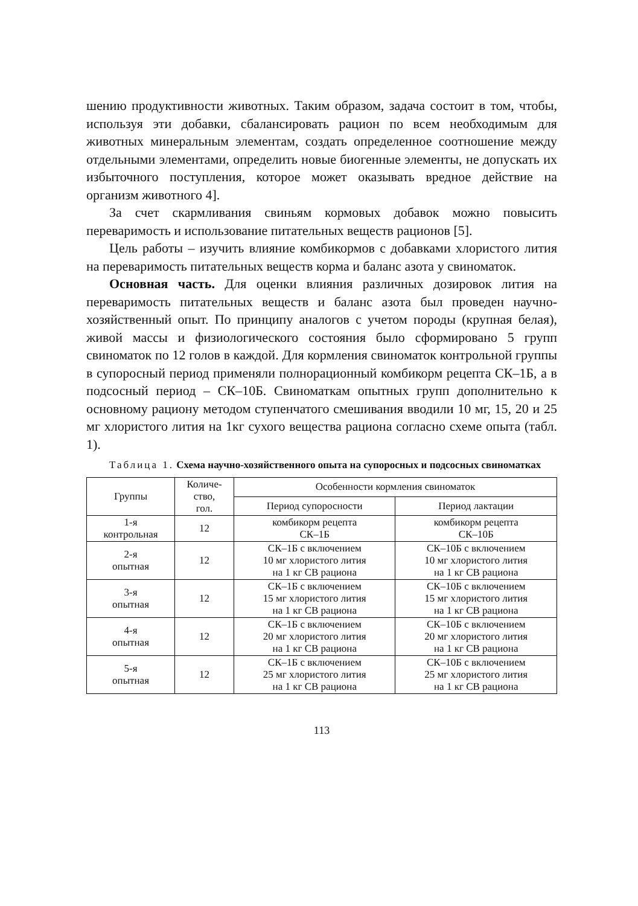шению продуктивности животных. Таким образом, задача состоит в том, чтобы, используя эти добавки, сбалансировать рацион по всем необходимым для животных минеральным элементам, создать определенное соотношение между отдельными элементами, определить новые биогенные элементы, не допускать их избыточного поступления, которое может оказывать вредное действие на организм животного 4].
За счет скармливания свиньям кормовых добавок можно повысить переваримость и использование питательных веществ рационов [5].
Цель работы – изучить влияние комбикормов с добавками хлористого лития на переваримость питательных веществ корма и баланс азота у свиноматок.
Основная часть. Для оценки влияния различных дозировок лития на переваримость питательных веществ и баланс азота был проведен научно-хозяйственный опыт. По принципу аналогов с учетом породы (крупная белая), живой массы и физиологического состояния было сформировано 5 групп свиноматок по 12 голов в каждой. Для кормления свиноматок контрольной группы в супоросный период применяли полнорационный комбикорм рецепта СК–1Б, а в подсосный период – СК–10Б. Свиноматкам опытных групп дополнительно к основному рациону методом ступенчатого смешивания вводили 10 мг, 15, 20 и 25 мг хлористого лития на 1кг сухого вещества рациона согласно схеме опыта (табл. 1).
Таблица 1. Схема научно-хозяйственного опыта на супоросных и подсосных свиноматках
| Группы | Количе- ство, гол. | Особенности кормления свиноматок | |
| --- | --- | --- | --- |
| | | Период супоросности | Период лактации |
| 1-я контрольная | 12 | комбикорм рецепта СК–1Б | комбикорм рецепта СК–10Б |
| 2-я опытная | 12 | СК–1Б с включением 10 мг хлористого лития на 1 кг СВ рациона | СК–10Б с включением 10 мг хлористого лития на 1 кг СВ рациона |
| 3-я опытная | 12 | СК–1Б с включением 15 мг хлористого лития на 1 кг СВ рациона | СК–10Б с включением 15 мг хлористого лития на 1 кг СВ рациона |
| 4-я опытная | 12 | СК–1Б с включением 20 мг хлористого лития на 1 кг СВ рациона | СК–10Б с включением 20 мг хлористого лития на 1 кг СВ рациона |
| 5-я опытная | 12 | СК–1Б с включением 25 мг хлористого лития на 1 кг СВ рациона | СК–10Б с включением 25 мг хлористого лития на 1 кг СВ рациона |
113